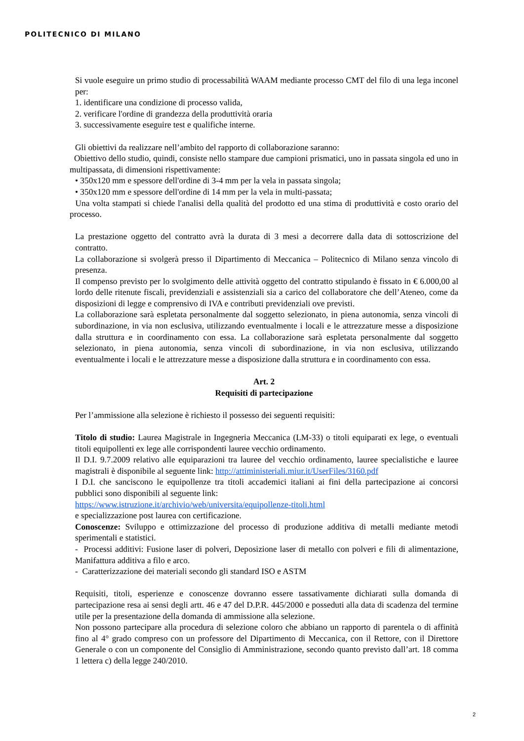POLITECNICO DI MILANO
Si vuole eseguire un primo studio di processabilità WAAM mediante processo CMT del filo di una lega inconel per:
1. identificare una condizione di processo valida,
2. verificare l'ordine di grandezza della produttività oraria
3. successivamente eseguire test e qualifiche interne.
Gli obiettivi da realizzare nell’ambito del rapporto di collaborazione saranno:
Obiettivo dello studio, quindi, consiste nello stampare due campioni prismatici, uno in passata singola ed uno in multipassata, di dimensioni rispettivamente:
• 350x120 mm e spessore dell'ordine di 3-4 mm per la vela in passata singola;
• 350x120 mm e spessore dell'ordine di 14 mm per la vela in multi-passata;
Una volta stampati si chiede l'analisi della qualità del prodotto ed una stima di produttività e costo orario del processo.
La prestazione oggetto del contratto avrà la durata di 3 mesi a decorrere dalla data di sottoscrizione del contratto.
La collaborazione si svolgerà presso il Dipartimento di Meccanica – Politecnico di Milano senza vincolo di presenza.
Il compenso previsto per lo svolgimento delle attività oggetto del contratto stipulando è fissato in € 6.000,00 al lordo delle ritenute fiscali, previdenziali e assistenziali sia a carico del collaboratore che dell’Ateneo, come da disposizioni di legge e comprensivo di IVA e contributi previdenziali ove previsti.
La collaborazione sarà espletata personalmente dal soggetto selezionato, in piena autonomia, senza vincoli di subordinazione, in via non esclusiva, utilizzando eventualmente i locali e le attrezzature messe a disposizione dalla struttura e in coordinamento con essa. La collaborazione sarà espletata personalmente dal soggetto selezionato, in piena autonomia, senza vincoli di subordinazione, in via non esclusiva, utilizzando eventualmente i locali e le attrezzature messe a disposizione dalla struttura e in coordinamento con essa.
Art. 2
Requisiti di partecipazione
Per l’ammissione alla selezione è richiesto il possesso dei seguenti requisiti:
Titolo di studio: Laurea Magistrale in Ingegneria Meccanica (LM-33) o titoli equiparati ex lege, o eventuali titoli equipollenti ex lege alle corrispondenti lauree vecchio ordinamento.
Il D.I. 9.7.2009 relativo alle equiparazioni tra lauree del vecchio ordinamento, lauree specialistiche e lauree magistrali è disponibile al seguente link: http://attiministeriali.miur.it/UserFiles/3160.pdf
I D.I. che sanciscono le equipollenze tra titoli accademici italiani ai fini della partecipazione ai concorsi pubblici sono disponibili al seguente link:
https://www.istruzione.it/archivio/web/universita/equipollenze-titoli.html
e specializzazione post laurea con certificazione.
Conoscenze: Sviluppo e ottimizzazione del processo di produzione additiva di metalli mediante metodi sperimentali e statistici.
- Processi additivi: Fusione laser di polveri, Deposizione laser di metallo con polveri e fili di alimentazione, Manifattura additiva a filo e arco.
- Caratterizzazione dei materiali secondo gli standard ISO e ASTM
Requisiti, titoli, esperienze e conoscenze dovranno essere tassativamente dichiarati sulla domanda di partecipazione resa ai sensi degli artt. 46 e 47 del D.P.R. 445/2000 e posseduti alla data di scadenza del termine utile per la presentazione della domanda di ammissione alla selezione.
Non possono partecipare alla procedura di selezione coloro che abbiano un rapporto di parentela o di affinità fino al 4° grado compreso con un professore del Dipartimento di Meccanica, con il Rettore, con il Direttore Generale o con un componente del Consiglio di Amministrazione, secondo quanto previsto dall’art. 18 comma 1 lettera c) della legge 240/2010.
2